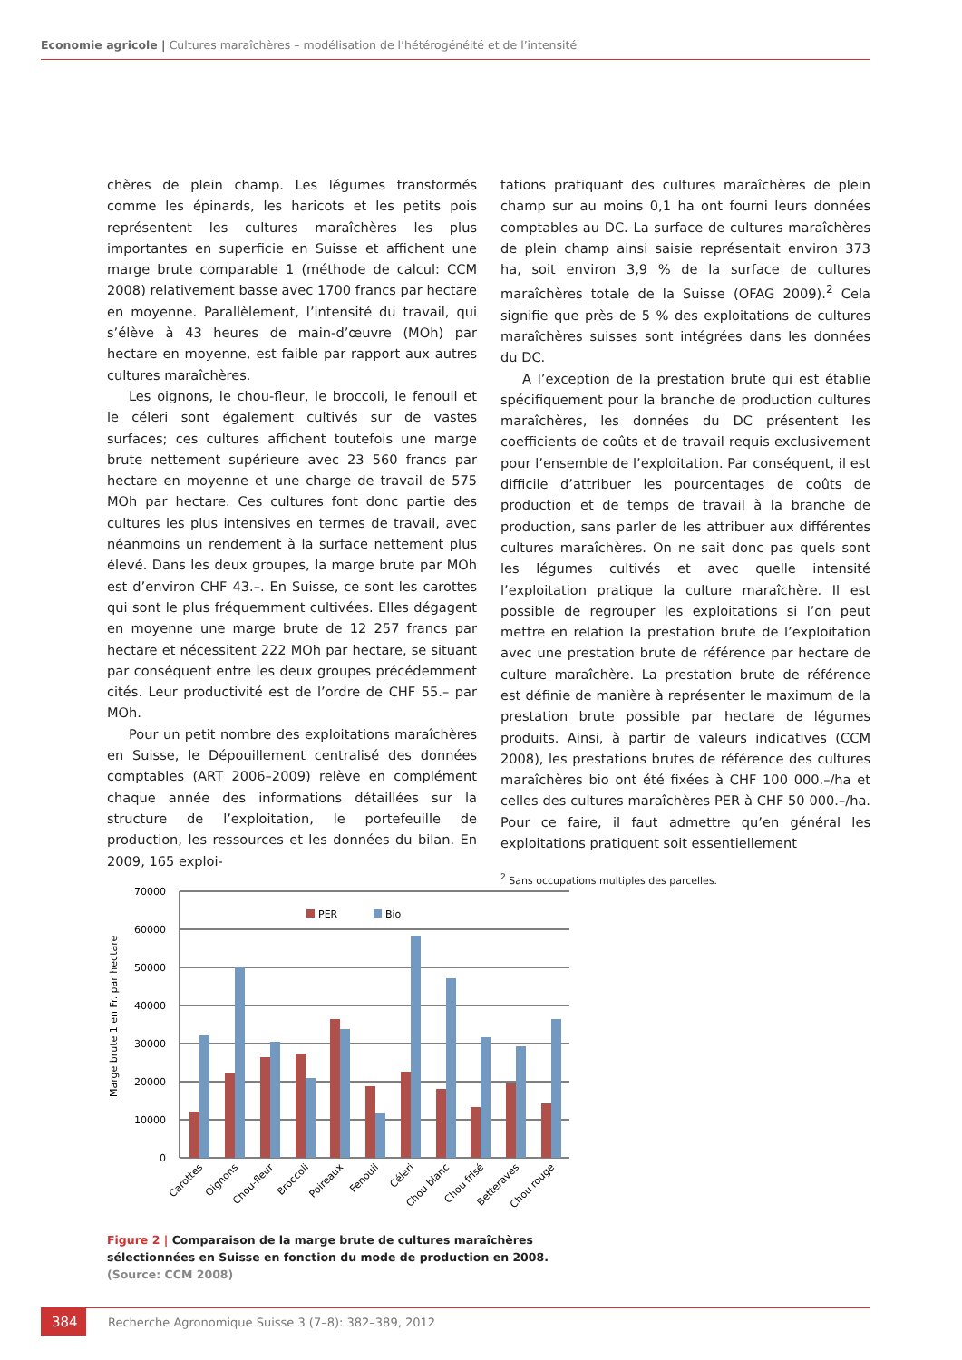Economie agricole | Cultures maraîchères – modélisation de l’hétérogénéité et de l’intensité
chères de plein champ. Les légumes transformés comme les épinards, les haricots et les petits pois représentent les cultures maraîchères les plus importantes en superficie en Suisse et affichent une marge brute comparable 1 (méthode de calcul: CCM 2008) relativement basse avec 1700 francs par hectare en moyenne. Parallèlement, l’intensité du travail, qui s’élève à 43 heures de main-d’œuvre (MOh) par hectare en moyenne, est faible par rapport aux autres cultures maraîchères.
Les oignons, le chou-fleur, le broccoli, le fenouil et le céleri sont également cultivés sur de vastes surfaces; ces cultures affichent toutefois une marge brute nettement supérieure avec 23 560 francs par hectare en moyenne et une charge de travail de 575 MOh par hectare. Ces cultures font donc partie des cultures les plus intensives en termes de travail, avec néanmoins un rendement à la surface nettement plus élevé. Dans les deux groupes, la marge brute par MOh est d’environ CHF 43.–. En Suisse, ce sont les carottes qui sont le plus fréquemment cultivées. Elles dégagent en moyenne une marge brute de 12 257 francs par hectare et nécessitent 222 MOh par hectare, se situant par conséquent entre les deux groupes précédemment cités. Leur productivité est de l’ordre de CHF 55.– par MOh.
Pour un petit nombre des exploitations maraîchères en Suisse, le Dépouillement centralisé des données comptables (ART 2006–2009) relève en complément chaque année des informations détaillées sur la structure de l’exploitation, le portefeuille de production, les ressources et les données du bilan. En 2009, 165 exploi-
tations pratiquant des cultures maraîchères de plein champ sur au moins 0,1 ha ont fourni leurs données comptables au DC. La surface de cultures maraîchères de plein champ ainsi saisie représentait environ 373 ha, soit environ 3,9 % de la surface de cultures maraîchères totale de la Suisse (OFAG 2009).<sup>2</sup> Cela signifie que près de 5 % des exploitations de cultures maraîchères suisses sont intégrées dans les données du DC.
A l’exception de la prestation brute qui est établie spécifiquement pour la branche de production cultures maraîchères, les données du DC présentent les coefficients de coûts et de travail requis exclusivement pour l’ensemble de l’exploitation. Par conséquent, il est difficile d’attribuer les pourcentages de coûts de production et de temps de travail à la branche de production, sans parler de les attribuer aux différentes cultures maraîchères. On ne sait donc pas quels sont les légumes cultivés et avec quelle intensité l’exploitation pratique la culture maraîchère. Il est possible de regrouper les exploitations si l’on peut mettre en relation la prestation brute de l’exploitation avec une prestation brute de référence par hectare de culture maraîchère. La prestation brute de référence est définie de manière à représenter le maximum de la prestation brute possible par hectare de légumes produits. Ainsi, à partir de valeurs indicatives (CCM 2008), les prestations brutes de référence des cultures maraîchères bio ont été fixées à CHF 100 000.–/ha et celles des cultures maraîchères PER à CHF 50 000.–/ha. Pour ce faire, il faut admettre qu’en général les exploitations pratiquent soit essentiellement
<sup>2</sup> Sans occupations multiples des parcelles.
70000
60000
50000
40000
30000
20000
10000
0
Marge brute 1 en Fr. par hectare
PER
Bio
Carottes
Oignons
Chou-fleur
Broccoli
Poireaux
Fenouil
Céleri
Chou blanc
Chou frisé
Betteraves
Chou rouge
Figure 2 | Comparaison de la marge brute de cultures maraîchères sélectionnées en Suisse en fonction du mode de production en 2008. (Source: CCM 2008)
384
Recherche Agronomique Suisse 3 (7–8): 382–389, 2012